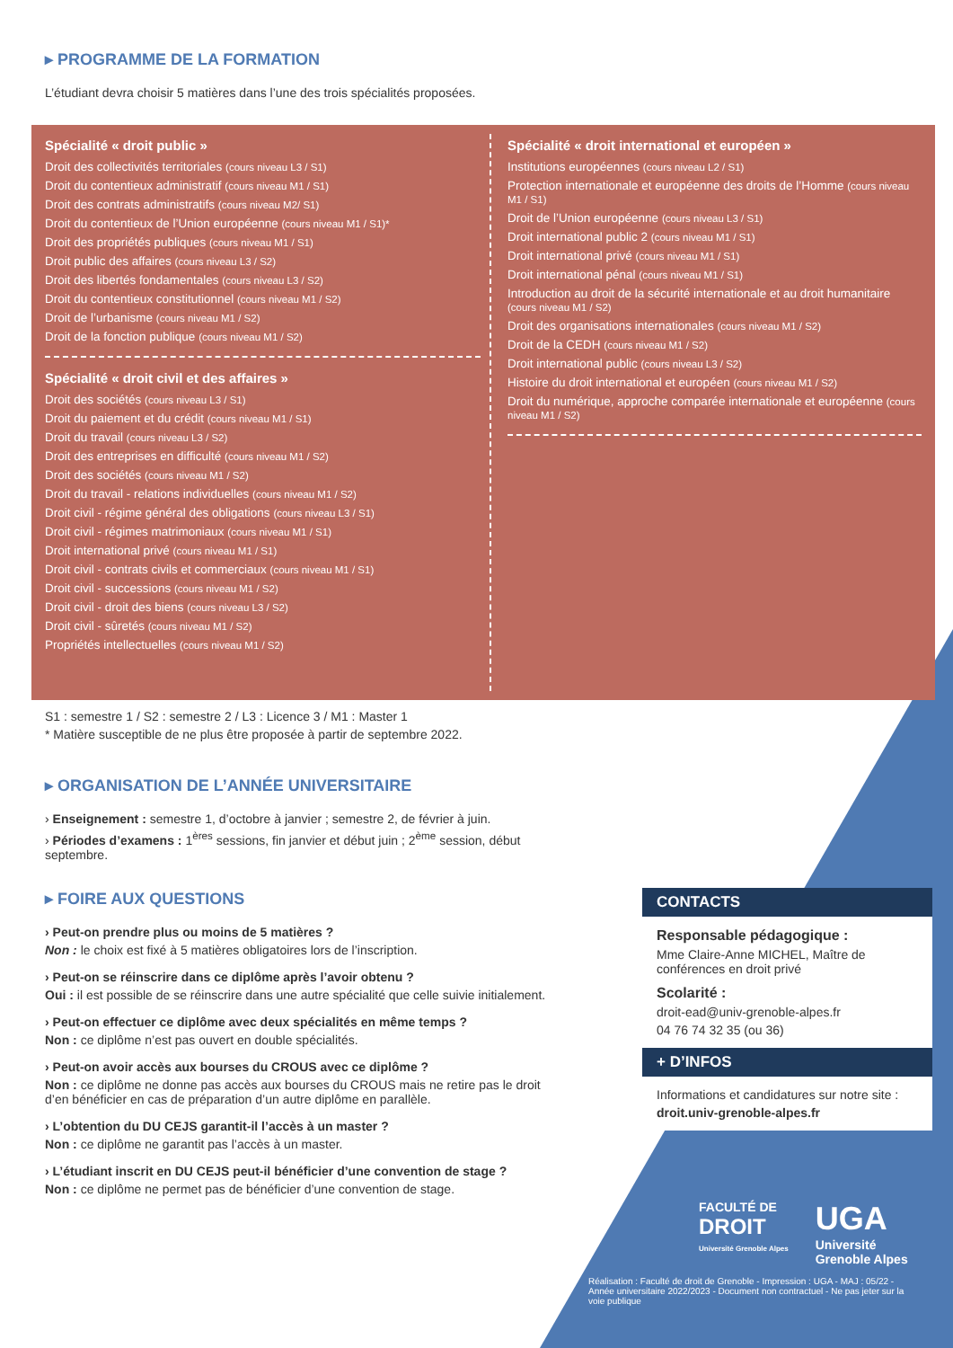▸ PROGRAMME DE LA FORMATION
L’étudiant devra choisir 5 matières dans l’une des trois spécialités proposées.
Spécialité « droit public »
Droit des collectivités territoriales (cours niveau L3 / S1)
Droit du contentieux administratif (cours niveau M1 / S1)
Droit des contrats administratifs (cours niveau M2/ S1)
Droit du contentieux de l’Union européenne (cours niveau M1 / S1)*
Droit des propriétés publiques (cours niveau M1 / S1)
Droit public des affaires (cours niveau L3 / S2)
Droit des libertés fondamentales (cours niveau L3 / S2)
Droit du contentieux constitutionnel (cours niveau M1 / S2)
Droit de l’urbanisme (cours niveau M1 / S2)
Droit de la fonction publique (cours niveau M1 / S2)
Spécialité « droit civil et des affaires »
Droit des sociétés (cours niveau L3 / S1)
Droit du paiement et du crédit (cours niveau M1 / S1)
Droit du travail (cours niveau L3 / S2)
Droit des entreprises en difficulté (cours niveau M1 / S2)
Droit des sociétés (cours niveau M1 / S2)
Droit du travail - relations individuelles (cours niveau M1 / S2)
Droit civil - régime général des obligations (cours niveau L3 / S1)
Droit civil - régimes matrimoniaux (cours niveau M1 / S1)
Droit international privé (cours niveau M1 / S1)
Droit civil - contrats civils et commerciaux (cours niveau M1 / S1)
Droit civil - successions (cours niveau M1 / S2)
Droit civil - droit des biens (cours niveau L3 / S2)
Droit civil - sûretés (cours niveau M1 / S2)
Propriétés intellectuelles (cours niveau M1 / S2)
Spécialité « droit international et européen »
Institutions européennes (cours niveau L2 / S1)
Protection internationale et européenne des droits de l’Homme (cours niveau M1 / S1)
Droit de l’Union européenne (cours niveau L3 / S1)
Droit international public 2 (cours niveau M1 / S1)
Droit international privé (cours niveau M1 / S1)
Droit international pénal (cours niveau M1 / S1)
Introduction au droit de la sécurité internationale et au droit humanitaire (cours niveau M1 / S2)
Droit des organisations internationales (cours niveau M1 / S2)
Droit de la CEDH (cours niveau M1 / S2)
Droit international public (cours niveau L3 / S2)
Histoire du droit international et européen (cours niveau M1 / S2)
Droit du numérique, approche comparée internationale et européenne (cours niveau M1 / S2)
S1 : semestre 1 / S2 : semestre 2 / L3 : Licence 3 / M1 : Master 1
* Matière susceptible de ne plus être proposée à partir de septembre 2022.
▸ ORGANISATION DE L’ANNÉE UNIVERSITAIRE
› Enseignement : semestre 1, d’octobre à janvier ; semestre 2, de février à juin.
› Périodes d’examens : 1<sup>ères</sup> sessions, fin janvier et début juin ; 2<sup>ème</sup> session, début septembre.
▸ FOIRE AUX QUESTIONS
› Peut-on prendre plus ou moins de 5 matières ?
Non : le choix est fixé à 5 matières obligatoires lors de l’inscription.
› Peut-on se réinscrire dans ce diplôme après l’avoir obtenu ?
Oui : il est possible de se réinscrire dans une autre spécialité que celle suivie initialement.
› Peut-on effectuer ce diplôme avec deux spécialités en même temps ?
Non : ce diplôme n’est pas ouvert en double spécialités.
› Peut-on avoir accès aux bourses du CROUS avec ce diplôme ?
Non : ce diplôme ne donne pas accès aux bourses du CROUS mais ne retire pas le droit d’en bénéficier en cas de préparation d’un autre diplôme en parallèle.
› L’obtention du DU CEJS garantit-il l’accès à un master ?
Non : ce diplôme ne garantit pas l’accès à un master.
› L’étudiant inscrit en DU CEJS peut-il bénéficier d’une convention de stage ?
Non : ce diplôme ne permet pas de bénéficier d’une convention de stage.
CONTACTS
Responsable pédagogique :
Mme Claire-Anne MICHEL, Maître de conférences en droit privé
Scolarité :
droit-ead@univ-grenoble-alpes.fr
04 76 74 32 35 (ou 36)
+ D’INFOS
Informations et candidatures sur notre site :
droit.univ-grenoble-alpes.fr
FACULTÉ DE
DROIT
Université Grenoble Alpes
UGA
Université
Grenoble Alpes
Réalisation : Faculté de droit de Grenoble - Impression : UGA - MAJ : 05/22 - Année universitaire 2022/2023 - Document non contractuel - Ne pas jeter sur la voie publique